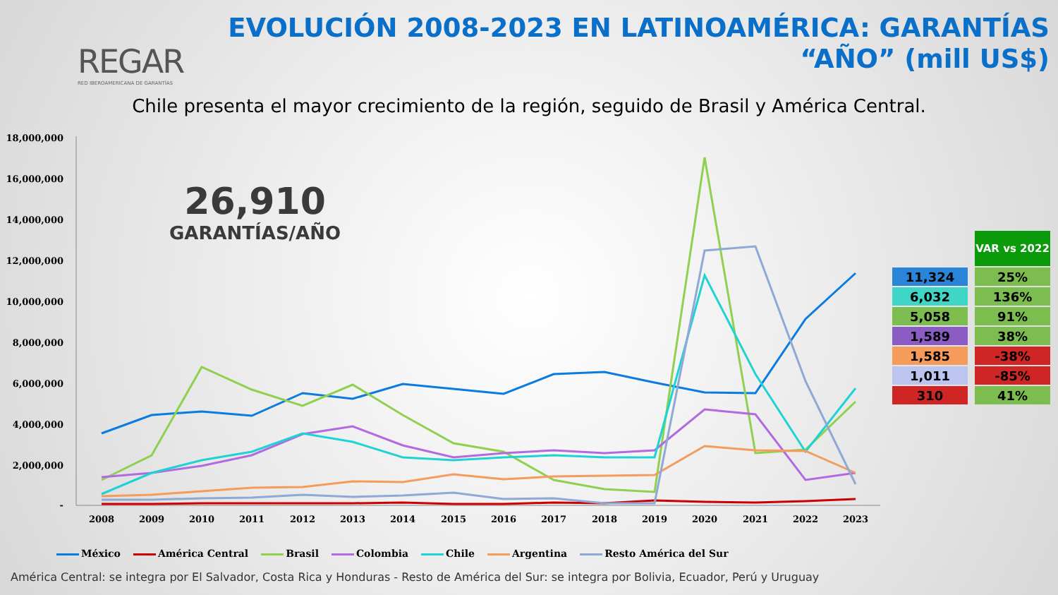REGAR
RED IBEROAMERICANA DE GARANTÍAS
EVOLUCIÓN 2008-2023 EN LATINOAMÉRICA: GARANTÍAS
“AÑO” (mill US$)
Chile presenta el mayor crecimiento de la región, seguido de Brasil y América Central.
18,000,000
16,000,000
14,000,000
12,000,000
10,000,000
8,000,000
6,000,000
4,000,000
2,000,000
-
2008
2009
2010
2011
2012
2013
2014
2015
2016
2017
2018
2019
2020
2021
2022
2023
26,910
GARANTÍAS/AÑO
| | VAR vs 2022 |
| 11,324 | 25% |
| 6,032 | 136% |
| 5,058 | 91% |
| 1,589 | 38% |
| 1,585 | -38% |
| 1,011 | -85% |
| 310 | 41% |
México América Central Brasil Colombia Chile Argentina Resto América del Sur
América Central: se integra por El Salvador, Costa Rica y Honduras - Resto de América del Sur: se integra por Bolivia, Ecuador, Perú y Uruguay